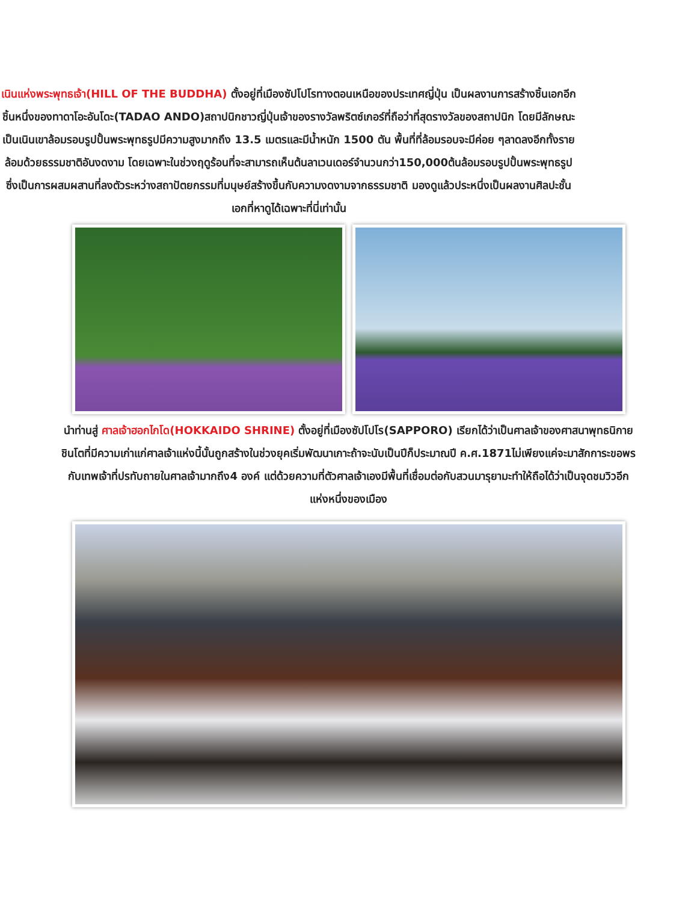เนินแห่งพระพุทธเจ้า(HILL OF THE BUDDHA) ตั้งอยู่ที่เมืองซัปโปโรทางตอนเหนือของประเทศญี่ปุ่น เป็นผลงานการสร้างชิ้นเอกอีกชิ้นหนึ่งของทาดาโอะอันโดะ(TADAO ANDO)สถาปนิกชาวญี่ปุ่นเจ้าของรางวัลพริตซ์เกอร์ที่ถือว่าที่สุดรางวัลของสถาปนิก โดยมีลักษณะเป็นเนินเขาล้อมรอบรูปปั้นพระพุทธรูปมีความสูงมากถึง 13.5 เมตรและมีน้ำหนัก 1500 ตัน พื้นที่ที่ล้อมรอบจะมีค่อย ๆลาดลงอีกทั้งรายล้อมด้วยธรรมชาติอันงดงาม โดยเฉพาะในช่วงฤดูร้อนที่จะสามารถเห็นต้นลาเวนเดอร์จำนวนกว่า150,000ต้นล้อมรอบรูปปั้นพระพุทธรูปซึ่งเป็นการผสมผสานที่ลงตัวระหว่างสถาปัตยกรรมที่มนุษย์สร้างขึ้นกับความงดงามจากธรรมชาติ มองดูแล้วประหนึ่งเป็นผลงานศิลปะชั้นเอกที่หาดูได้เฉพาะที่นี่เท่านั้น
นำท่านสู่ ศาลเจ้าฮอกไกโด(HOKKAIDO SHRINE) ตั้งอยู่ที่เมืองซัปโปโร(SAPPORO) เรียกได้ว่าเป็นศาลเจ้าของศาสนาพุทธนิกายชินโตที่มีความเก่าแก่ศาลเจ้าแห่งนี้นั้นถูกสร้างในช่วงยุคเริ่มพัฒนาเกาะถ้าจะนับเป็นปีก็ประมาณปี ค.ศ.1871ไม่เพียงแค่จะมาสักการะขอพรกับเทพเจ้าที่ปรทับถายในศาลเจ้ามากถึง4 องค์ แต่ด้วยความที่ตัวศาลเจ้าเองมีพื้นที่เชื่อมต่อกับสวนมารุยามะทำให้ถือได้ว่าเป็นจุดชมวิวอีกแห่งหนึ่งของเมือง